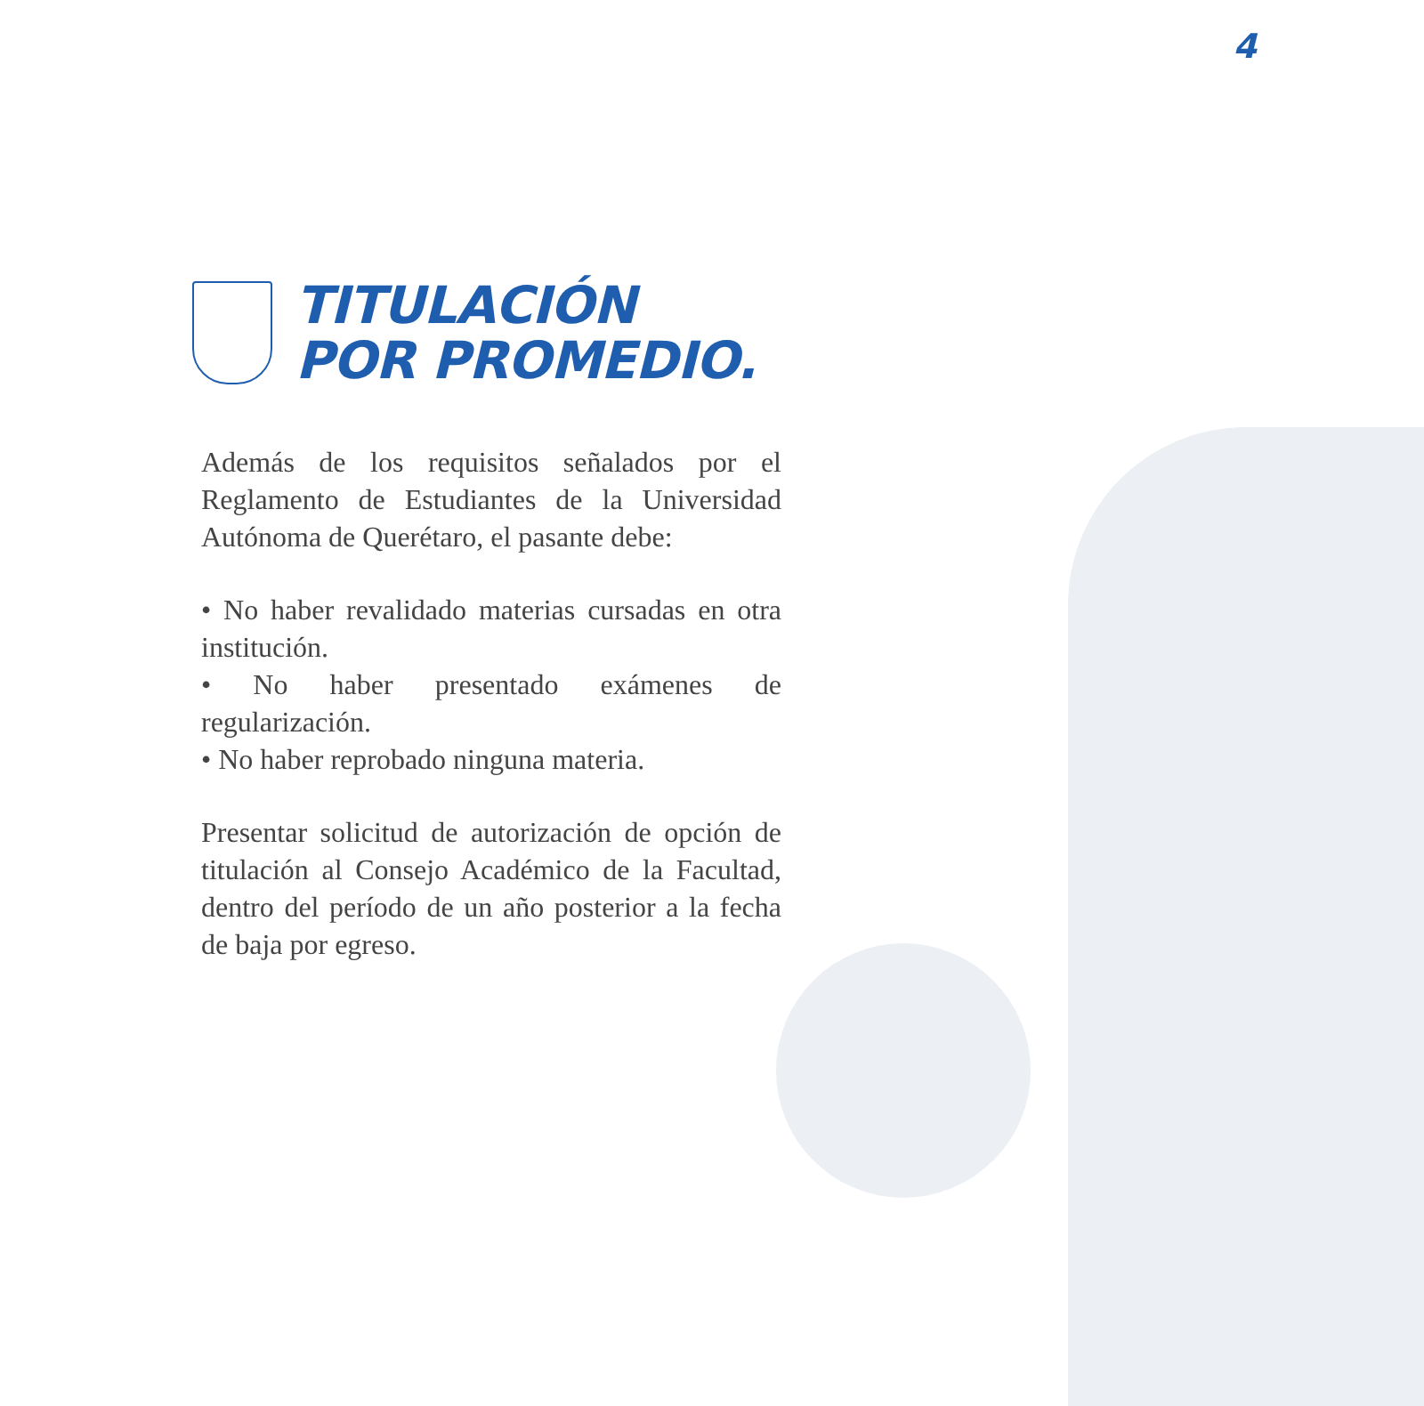4
TITULACIÓN
POR PROMEDIO.
Además de los requisitos señalados por el Reglamento de Estudiantes de la Universidad Autónoma de Querétaro, el pasante debe:
• No haber revalidado materias cursadas en otra institución.
• No haber presentado exámenes de regularización.
• No haber reprobado ninguna materia.
Presentar solicitud de autorización de opción de titulación al Consejo Académico de la Facultad, dentro del período de un año posterior a la fecha de baja por egreso.